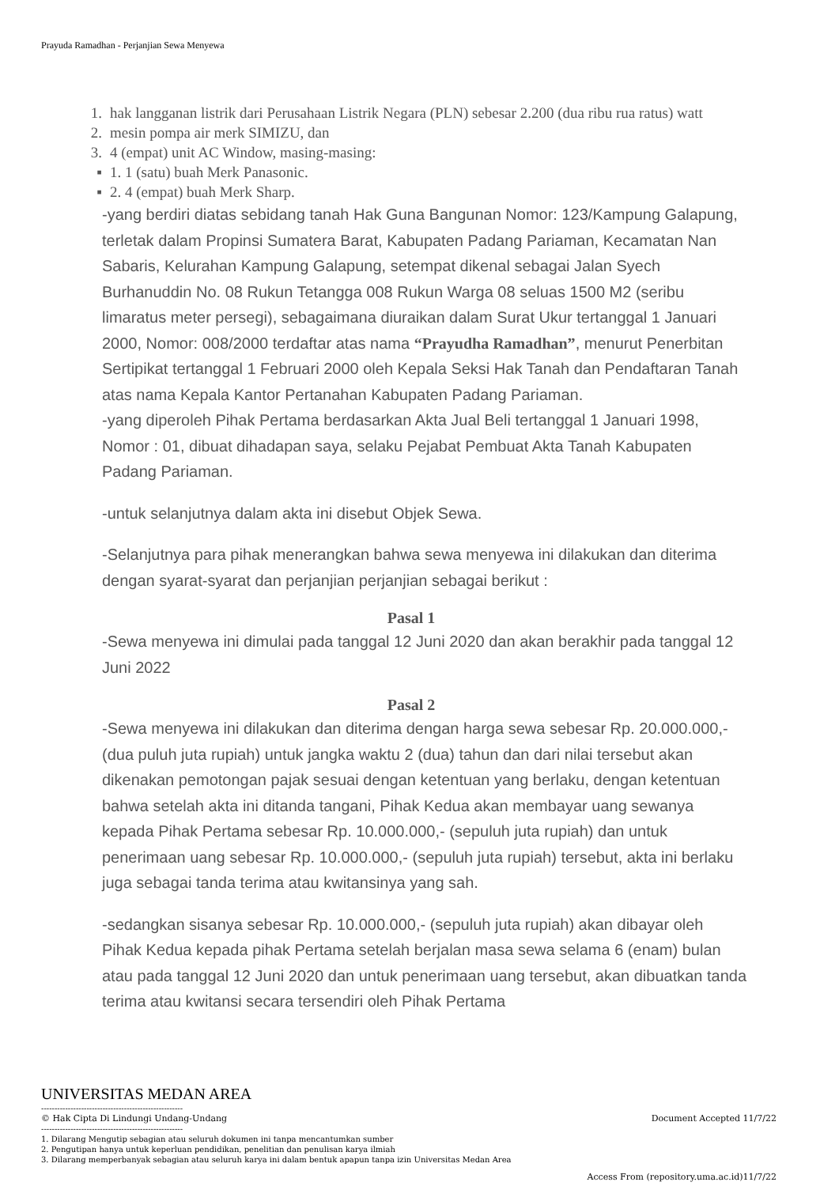Prayuda Ramadhan - Perjanjian Sewa Menyewa
1. hak langganan listrik dari Perusahaan Listrik Negara (PLN) sebesar 2.200 (dua ribu rua ratus) watt
2. mesin pompa air merk SIMIZU, dan
3. 4 (empat) unit AC Window, masing-masing:
▪ 1. 1 (satu) buah Merk Panasonic.
▪ 2. 4 (empat) buah Merk Sharp.
-yang berdiri diatas sebidang tanah Hak Guna Bangunan Nomor: 123/Kampung Galapung, terletak dalam Propinsi Sumatera Barat, Kabupaten Padang Pariaman, Kecamatan Nan Sabaris, Kelurahan Kampung Galapung, setempat dikenal sebagai Jalan Syech Burhanuddin No. 08 Rukun Tetangga 008 Rukun Warga 08 seluas 1500 M2 (seribu limaratus meter persegi), sebagaimana diuraikan dalam Surat Ukur tertanggal 1 Januari 2000, Nomor: 008/2000 terdaftar atas nama “Prayudha Ramadhan”, menurut Penerbitan Sertipikat tertanggal 1 Februari 2000 oleh Kepala Seksi Hak Tanah dan Pendaftaran Tanah atas nama Kepala Kantor Pertanahan Kabupaten Padang Pariaman.
-yang diperoleh Pihak Pertama berdasarkan Akta Jual Beli tertanggal 1 Januari 1998, Nomor : 01, dibuat dihadapan saya, selaku Pejabat Pembuat Akta Tanah Kabupaten Padang Pariaman.
-untuk selanjutnya dalam akta ini disebut Objek Sewa.
-Selanjutnya para pihak menerangkan bahwa sewa menyewa ini dilakukan dan diterima dengan syarat-syarat dan perjanjian perjanjian sebagai berikut :
Pasal 1
-Sewa menyewa ini dimulai pada tanggal 12 Juni 2020 dan akan berakhir pada tanggal 12 Juni 2022
Pasal 2
-Sewa menyewa ini dilakukan dan diterima dengan harga sewa sebesar Rp. 20.000.000,- (dua puluh juta rupiah) untuk jangka waktu 2 (dua) tahun dan dari nilai tersebut akan dikenakan pemotongan pajak sesuai dengan ketentuan yang berlaku, dengan ketentuan bahwa setelah akta ini ditanda tangani, Pihak Kedua akan membayar uang sewanya kepada Pihak Pertama sebesar Rp. 10.000.000,- (sepuluh juta rupiah) dan untuk penerimaan uang sebesar Rp. 10.000.000,- (sepuluh juta rupiah) tersebut, akta ini berlaku juga sebagai tanda terima atau kwitansinya yang sah.
-sedangkan sisanya sebesar Rp. 10.000.000,- (sepuluh juta rupiah) akan dibayar oleh Pihak Kedua kepada pihak Pertama setelah berjalan masa sewa selama 6 (enam) bulan atau pada tanggal 12 Juni 2020 dan untuk penerimaan uang tersebut, akan dibuatkan tanda terima atau kwitansi secara tersendiri oleh Pihak Pertama
UNIVERSITAS MEDAN AREA
Document Accepted 11/7/22
-----------------------------------------------------
© Hak Cipta Di Lindungi Undang-Undang
-----------------------------------------------------
1. Dilarang Mengutip sebagian atau seluruh dokumen ini tanpa mencantumkan sumber
2. Pengutipan hanya untuk keperluan pendidikan, penelitian dan penulisan karya ilmiah
3. Dilarang memperbanyak sebagian atau seluruh karya ini dalam bentuk apapun tanpa izin Universitas Medan Area
Access From (repository.uma.ac.id)11/7/22